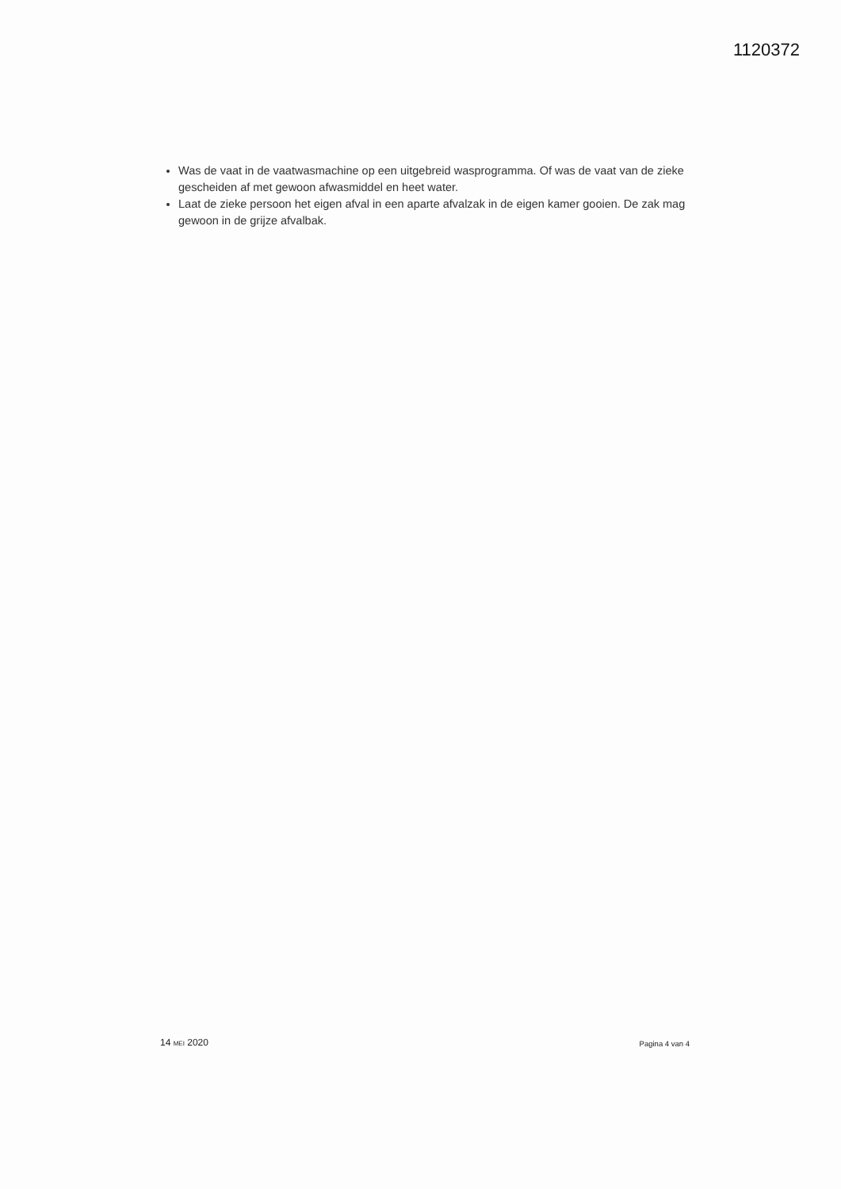1120372
Was de vaat in de vaatwasmachine op een uitgebreid wasprogramma. Of was de vaat van de zieke gescheiden af met gewoon afwasmiddel en heet water.
Laat de zieke persoon het eigen afval in een aparte afvalzak in de eigen kamer gooien. De zak mag gewoon in de grijze afvalbak.
14 MEI 2020 Pagina 4 van 4